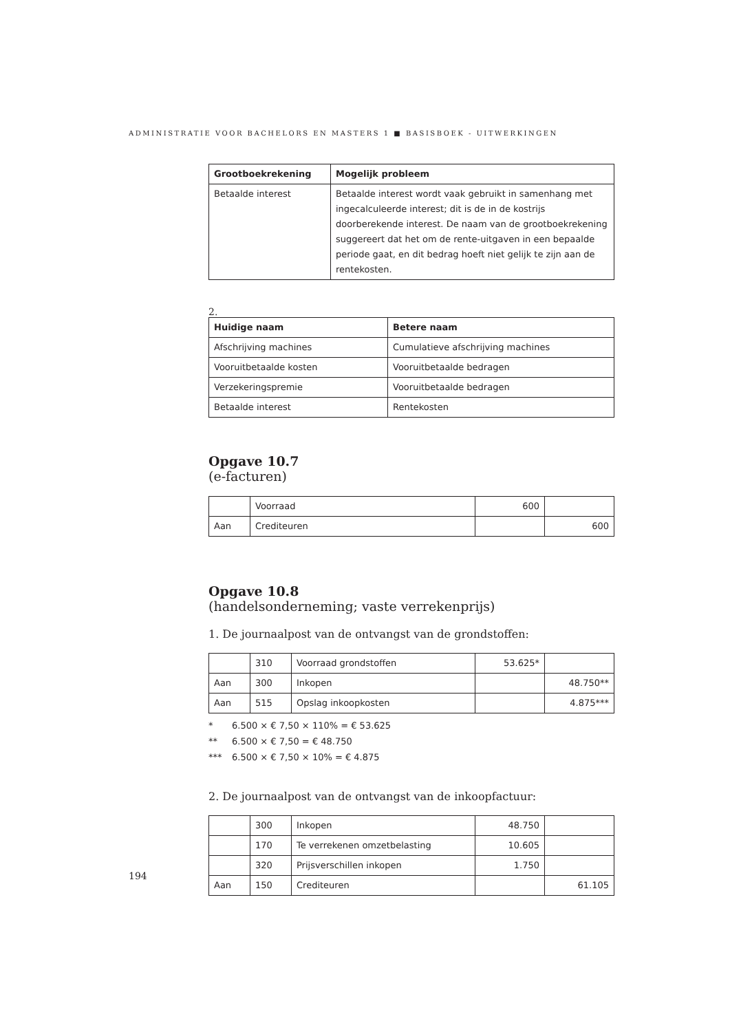ADMINISTRATIE VOOR BACHELORS EN MASTERS 1 ■ BASISBOEK - UITWERKINGEN
| Grootboekrekening | Mogelijk probleem |
| --- | --- |
| Betaalde interest | Betaalde interest wordt vaak gebruikt in samenhang met ingecalculeerde interest; dit is de in de kostrijs doorberekende interest. De naam van de grootboekrekening suggereert dat het om de rente-uitgaven in een bepaalde periode gaat, en dit bedrag hoeft niet gelijk te zijn aan de rentekosten. |
2.
| Huidige naam | Betere naam |
| --- | --- |
| Afschrijving machines | Cumulatieve afschrijving machines |
| Vooruitbetaalde kosten | Vooruitbetaalde bedragen |
| Verzekeringspremie | Vooruitbetaalde bedragen |
| Betaalde interest | Rentekosten |
Opgave 10.7
(e-facturen)
| | Voorraad | 600 | |
| Aan | Crediteuren | | 600 |
Opgave 10.8
(handelsonderneming; vaste verrekenprijs)
1. De journaalpost van de ontvangst van de grondstoffen:
| | 310 | Voorraad grondstoffen | 53.625* | |
| Aan | 300 | Inkopen | | 48.750** |
| Aan | 515 | Opslag inkoopkosten | | 4.875*** |
* 6.500 × € 7,50 × 110% = € 53.625
** 6.500 × € 7,50 = € 48.750
*** 6.500 × € 7,50 × 10% = € 4.875
2. De journaalpost van de ontvangst van de inkoopfactuur:
| | 300 | Inkopen | 48.750 | |
| | 170 | Te verrekenen omzetbelasting | 10.605 | |
| | 320 | Prijsverschillen inkopen | 1.750 | |
| Aan | 150 | Crediteuren | | 61.105 |
194